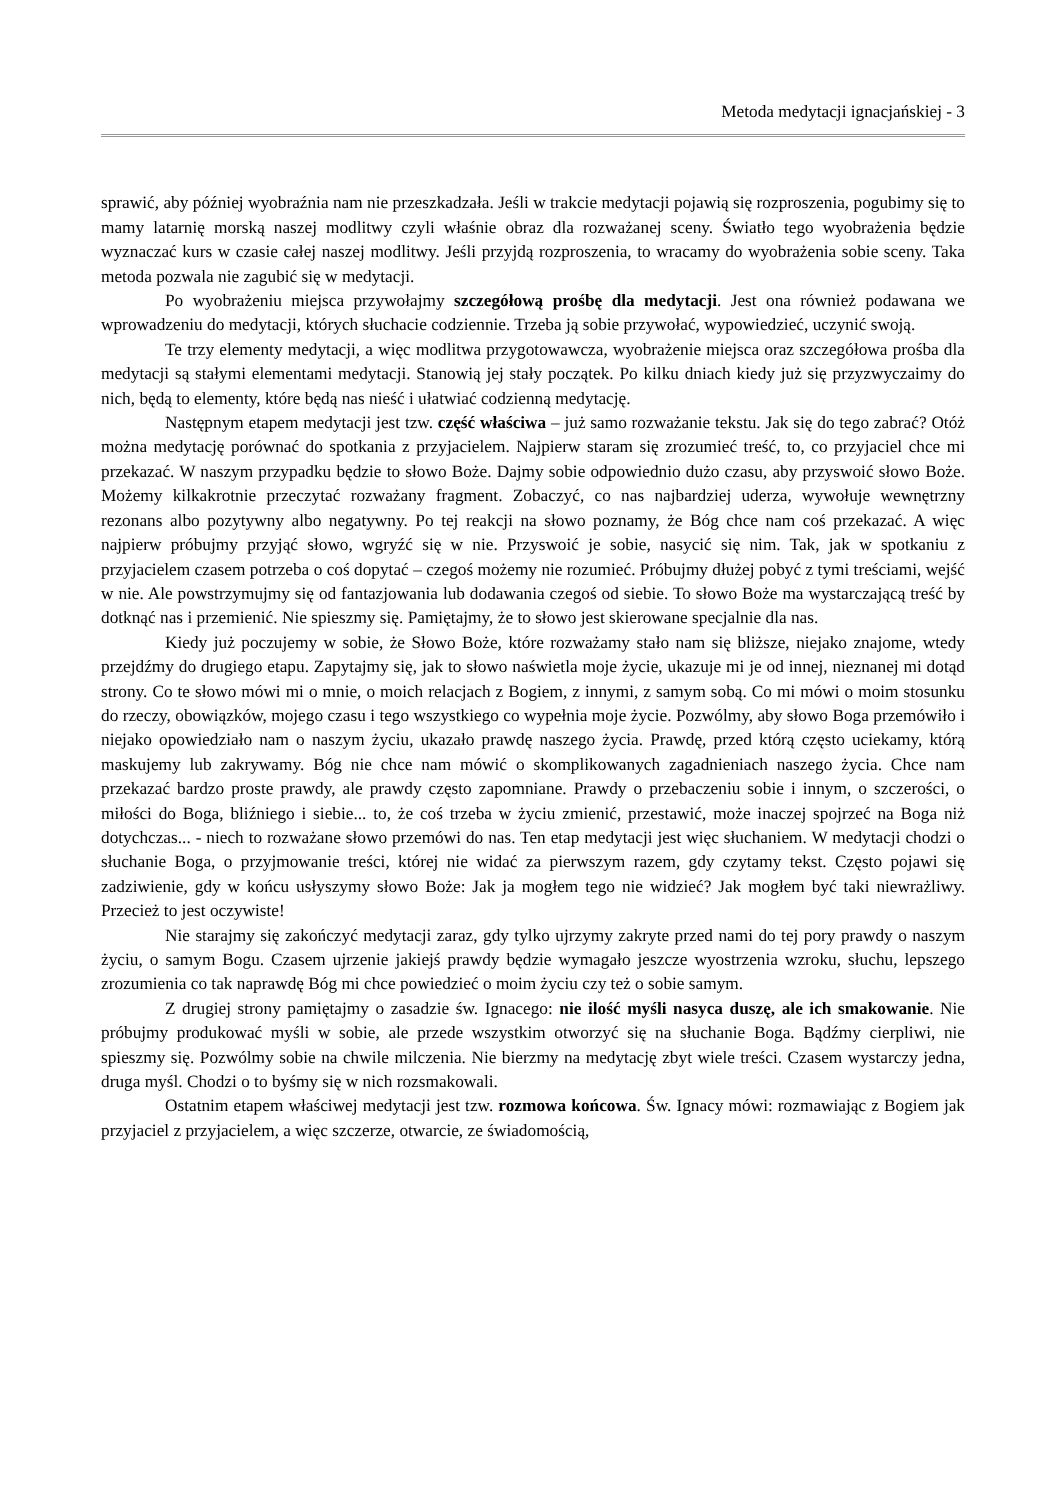Metoda medytacji ignacjańskiej - 3
sprawić, aby później wyobraźnia nam nie przeszkadzała. Jeśli w trakcie medytacji pojawią się rozproszenia, pogubimy się to mamy latarnię morską naszej modlitwy czyli właśnie obraz dla rozważanej sceny. Światło tego wyobrażenia będzie wyznaczać kurs w czasie całej naszej modlitwy. Jeśli przyjdą rozproszenia, to wracamy do wyobrażenia sobie sceny. Taka metoda pozwala nie zagubić się w medytacji.
Po wyobrażeniu miejsca przywołajmy szczegółową prośbę dla medytacji. Jest ona również podawana we wprowadzeniu do medytacji, których słuchacie codziennie. Trzeba ją sobie przywołać, wypowiedzieć, uczynić swoją.
Te trzy elementy medytacji, a więc modlitwa przygotowawcza, wyobrażenie miejsca oraz szczegółowa prośba dla medytacji są stałymi elementami medytacji. Stanowią jej stały początek. Po kilku dniach kiedy już się przyzwyczaimy do nich, będą to elementy, które będą nas nieść i ułatwiać codzienną medytację.
Następnym etapem medytacji jest tzw. część właściwa – już samo rozważanie tekstu. Jak się do tego zabrać? Otóż można medytację porównać do spotkania z przyjacielem. Najpierw staram się zrozumieć treść, to, co przyjaciel chce mi przekazać. W naszym przypadku będzie to słowo Boże. Dajmy sobie odpowiednio dużo czasu, aby przyswoić słowo Boże. Możemy kilkakrotnie przeczytać rozważany fragment. Zobaczyć, co nas najbardziej uderza, wywołuje wewnętrzny rezonans albo pozytywny albo negatywny. Po tej reakcji na słowo poznamy, że Bóg chce nam coś przekazać. A więc najpierw próbujmy przyjąć słowo, wgryźć się w nie. Przyswoić je sobie, nasycić się nim. Tak, jak w spotkaniu z przyjacielem czasem potrzeba o coś dopytać – czegoś możemy nie rozumieć. Próbujmy dłużej pobyć z tymi treściami, wejść w nie. Ale powstrzymujmy się od fantazjowania lub dodawania czegoś od siebie. To słowo Boże ma wystarczającą treść by dotknąć nas i przemienić. Nie spieszmy się. Pamiętajmy, że to słowo jest skierowane specjalnie dla nas.
Kiedy już poczujemy w sobie, że Słowo Boże, które rozważamy stało nam się bliższe, niejako znajome, wtedy przejdźmy do drugiego etapu. Zapytajmy się, jak to słowo naświetla moje życie, ukazuje mi je od innej, nieznanej mi dotąd strony. Co te słowo mówi mi o mnie, o moich relacjach z Bogiem, z innymi, z samym sobą. Co mi mówi o moim stosunku do rzeczy, obowiązków, mojego czasu i tego wszystkiego co wypełnia moje życie. Pozwólmy, aby słowo Boga przemówiło i niejako opowiedziało nam o naszym życiu, ukazało prawdę naszego życia. Prawdę, przed którą często uciekamy, którą maskujemy lub zakrywamy. Bóg nie chce nam mówić o skomplikowanych zagadnieniach naszego życia. Chce nam przekazać bardzo proste prawdy, ale prawdy często zapomniane. Prawdy o przebaczeniu sobie i innym, o szczerości, o miłości do Boga, bliźniego i siebie... to, że coś trzeba w życiu zmienić, przestawić, może inaczej spojrzeć na Boga niż dotychczas... - niech to rozważane słowo przemówi do nas. Ten etap medytacji jest więc słuchaniem. W medytacji chodzi o słuchanie Boga, o przyjmowanie treści, której nie widać za pierwszym razem, gdy czytamy tekst. Często pojawi się zadziwienie, gdy w końcu usłyszymy słowo Boże: Jak ja mogłem tego nie widzieć? Jak mogłem być taki niewrażliwy. Przecież to jest oczywiste!
Nie starajmy się zakończyć medytacji zaraz, gdy tylko ujrzymy zakryte przed nami do tej pory prawdy o naszym życiu, o samym Bogu. Czasem ujrzenie jakiejś prawdy będzie wymagało jeszcze wyostrzenia wzroku, słuchu, lepszego zrozumienia co tak naprawdę Bóg mi chce powiedzieć o moim życiu czy też o sobie samym.
Z drugiej strony pamiętajmy o zasadzie św. Ignacego: nie ilość myśli nasyca duszę, ale ich smakowanie. Nie próbujmy produkować myśli w sobie, ale przede wszystkim otworzyć się na słuchanie Boga. Bądźmy cierpliwi, nie spieszmy się. Pozwólmy sobie na chwile milczenia. Nie bierzmy na medytację zbyt wiele treści. Czasem wystarczy jedna, druga myśl. Chodzi o to byśmy się w nich rozsmakowali.
Ostatnim etapem właściwej medytacji jest tzw. rozmowa końcowa. Św. Ignacy mówi: rozmawiając z Bogiem jak przyjaciel z przyjacielem, a więc szczerze, otwarcie, ze świadomością,